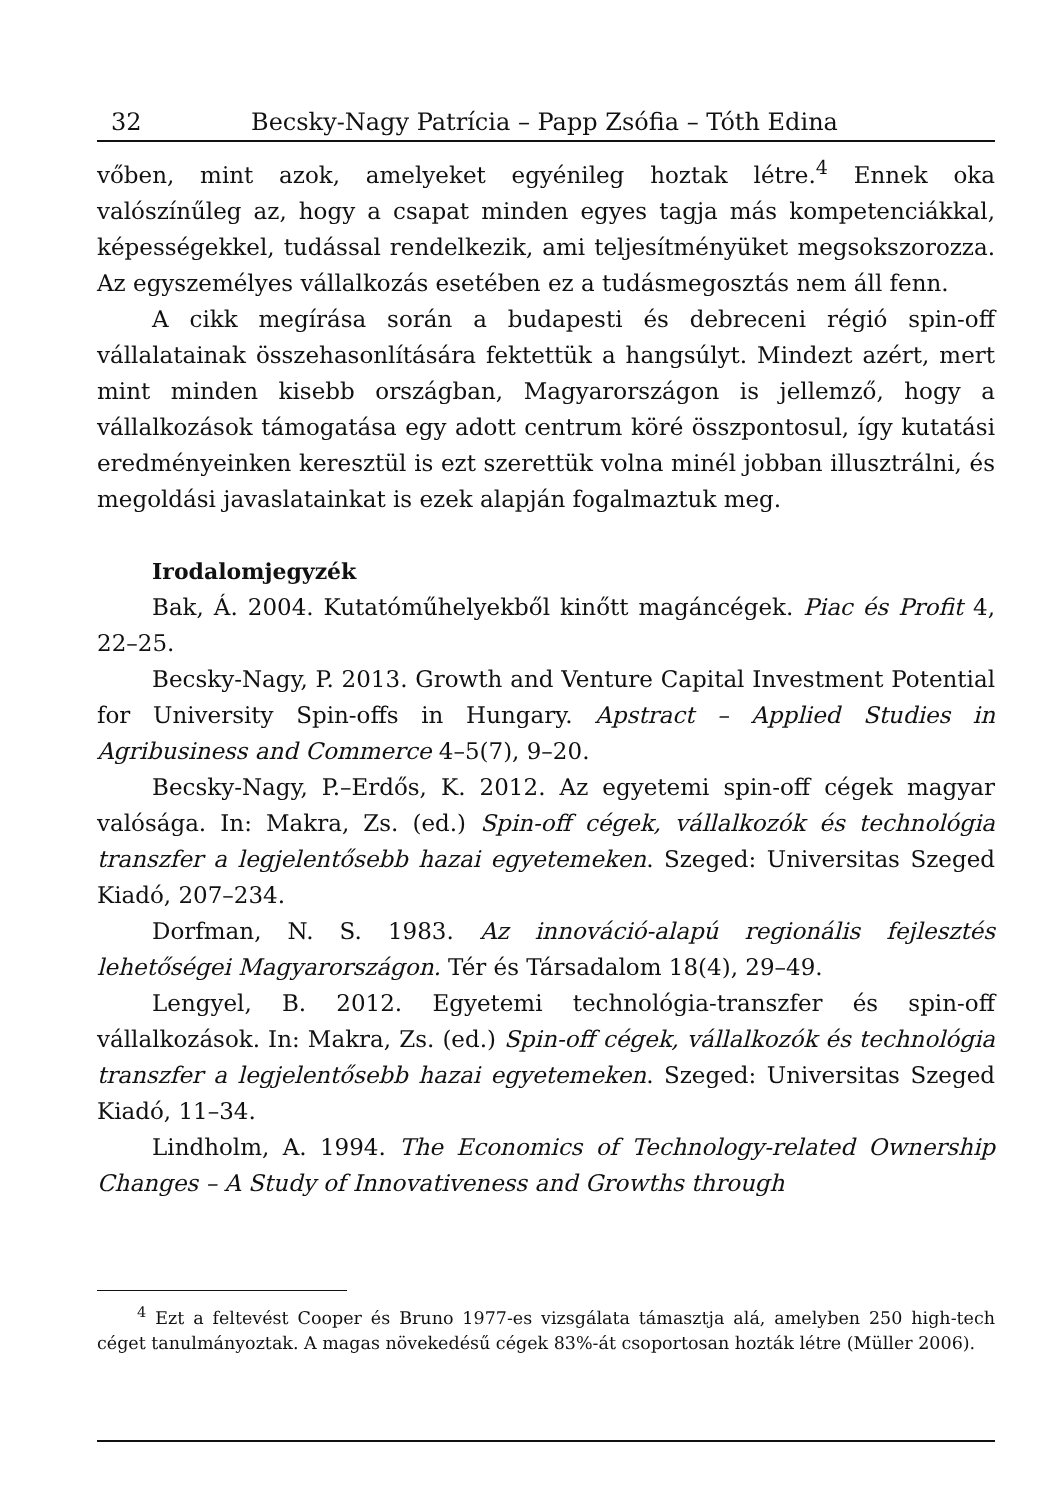32 Becsky-Nagy Patrícia – Papp Zsófia – Tóth Edina
vőben, mint azok, amelyeket egyénileg hoztak létre.<sup>4</sup> Ennek oka valószínűleg az, hogy a csapat minden egyes tagja más kompetenciákkal, képességekkel, tudással rendelkezik, ami teljesítményüket megsokszorozza. Az egyszemélyes vállalkozás esetében ez a tudásmegosztás nem áll fenn.
A cikk megírása során a budapesti és debreceni régió spin-off vállalatainak összehasonlítására fektettük a hangsúlyt. Mindezt azért, mert mint minden kisebb országban, Magyarországon is jellemző, hogy a vállalkozások támogatása egy adott centrum köré összpontosul, így kutatási eredményeinken keresztül is ezt szerettük volna minél jobban illusztrálni, és megoldási javaslatainkat is ezek alapján fogalmaztuk meg.
Irodalomjegyzék
Bak, Á. 2004. Kutatóműhelyekből kinőtt magáncégek. Piac és Profit 4, 22–25.
Becsky-Nagy, P. 2013. Growth and Venture Capital Investment Potential for University Spin-offs in Hungary. Apstract – Applied Studies in Agribusiness and Commerce 4–5(7), 9–20.
Becsky-Nagy, P.–Erdős, K. 2012. Az egyetemi spin-off cégek magyar valósága. In: Makra, Zs. (ed.) Spin-off cégek, vállalkozók és technológia transzfer a legjelentősebb hazai egyetemeken. Szeged: Universitas Szeged Kiadó, 207–234.
Dorfman, N. S. 1983. Az innováció-alapú regionális fejlesztés lehetőségei Magyarországon. Tér és Társadalom 18(4), 29–49.
Lengyel, B. 2012. Egyetemi technológia-transzfer és spin-off vállalkozások. In: Makra, Zs. (ed.) Spin-off cégek, vállalkozók és technológia transzfer a legjelentősebb hazai egyetemeken. Szeged: Universitas Szeged Kiadó, 11–34.
Lindholm, A. 1994. The Economics of Technology-related Ownership Changes – A Study of Innovativeness and Growths through
<sup>4</sup> Ezt a feltevést Cooper és Bruno 1977-es vizsgálata támasztja alá, amelyben 250 high-tech céget tanulmányoztak. A magas növekedésű cégek 83%-át csoportosan hozták létre (Müller 2006).